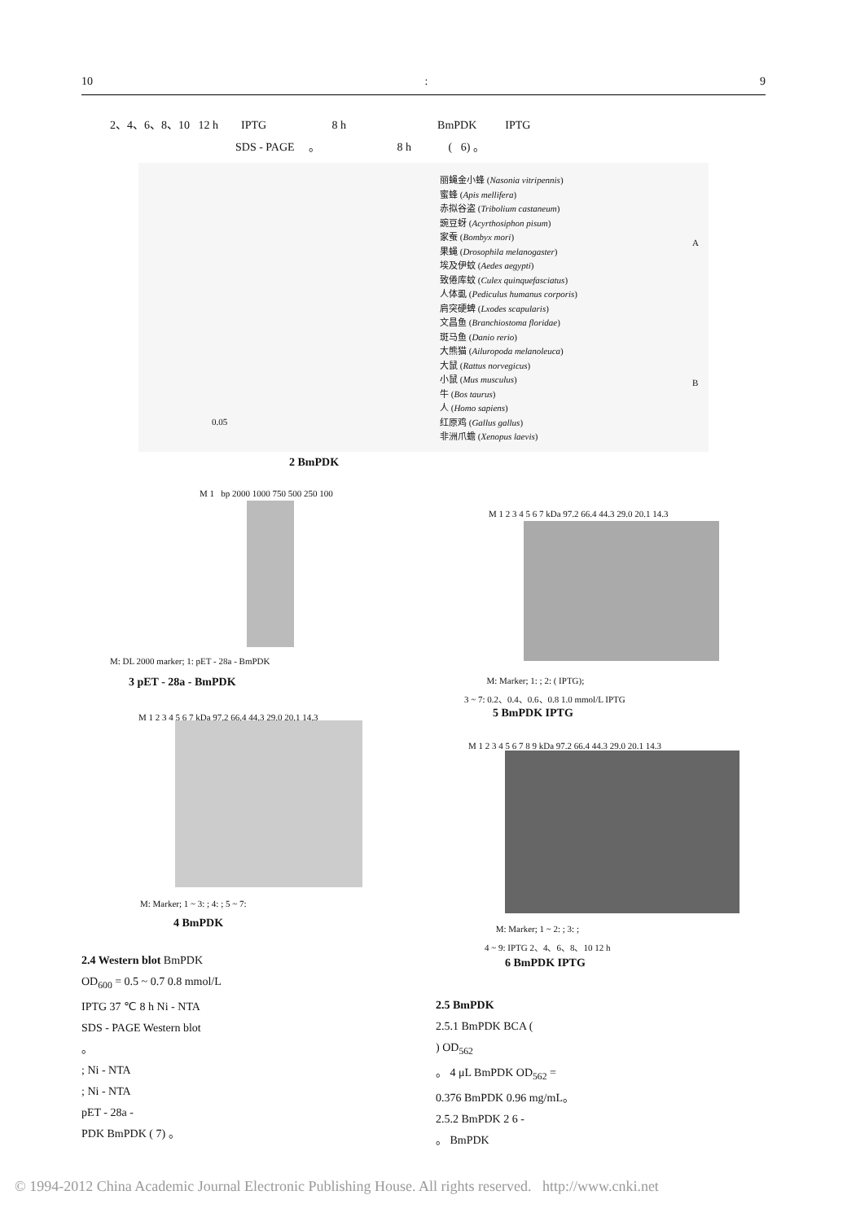10: 9
2、4、6、8、10 12 h IPTG 8 h BmPDK IPTG
SDS - PAGE 。 8 h ( 6) 。
丽蝇金小蜂 (Nasonia vitripennis)
蜜蜂 (Apis mellifera)
赤拟谷盗 (Tribolium castaneum)
豌豆蚜 (Acyrthosiphon pisum)
家蚕 (Bombyx mori)
果蝇 (Drosophila melanogaster)
埃及伊蚊 (Aedes aegypti)
致倦库蚊 (Culex quinquefasciatus)
人体虱 (Pediculus humanus corporis)
肩突硬蜱 (Lxodes scapularis)
文昌鱼 (Branchiostoma floridae)
斑马鱼 (Danio rerio)
大熊猫 (Ailuropoda melanoleuca)
大鼠 (Rattus norvegicus)
小鼠 (Mus musculus)
牛 (Bos taurus)
人 (Homo sapiens)
红原鸡 (Gallus gallus)
非洲爪蟾 (Xenopus laevis)
A
B
0.05
2 BmPDK
M 1 bp 2000 1000 750 500 250 100
M: DL 2000 marker; 1: pET - 28a - BmPDK
3 pET - 28a - BmPDK
M 1 2 3 4 5 6 7 kDa 97.2 66.4 44.3 29.0 20.1 14.3
M: Marker; 1 ~ 3: ; 4: ; 5 ~ 7:
4 BmPDK
M 1 2 3 4 5 6 7 kDa 97.2 66.4 44.3 29.0 20.1 14.3
M: Marker; 1: ; 2: ( IPTG);
3 ~ 7: 0.2、0.4、0.6、0.8 1.0 mmol/L IPTG
5 BmPDK IPTG
M 1 2 3 4 5 6 7 8 9 kDa 97.2 66.4 44.3 29.0 20.1 14.3
M: Marker; 1 ~ 2: ; 3: ;
4 ~ 9: IPTG 2、4、6、8、10 12 h
6 BmPDK IPTG
2.4 Western blot BmPDK
OD<sub>600</sub> = 0.5 ~ 0.7 0.8 mmol/L
IPTG 37 ℃ 8 h Ni - NTA
SDS - PAGE Western blot
。
; Ni - NTA
; Ni - NTA
pET - 28a -
PDK BmPDK ( 7) 。
2.5 BmPDK
2.5.1 BmPDK BCA (
) OD<sub>562</sub>
。 4 μL BmPDK OD<sub>562</sub> =
0.376 BmPDK 0.96 mg/mL。
2.5.2 BmPDK 2 6 -
。 BmPDK
© 1994-2012 China Academic Journal Electronic Publishing House. All rights reserved. http://www.cnki.net